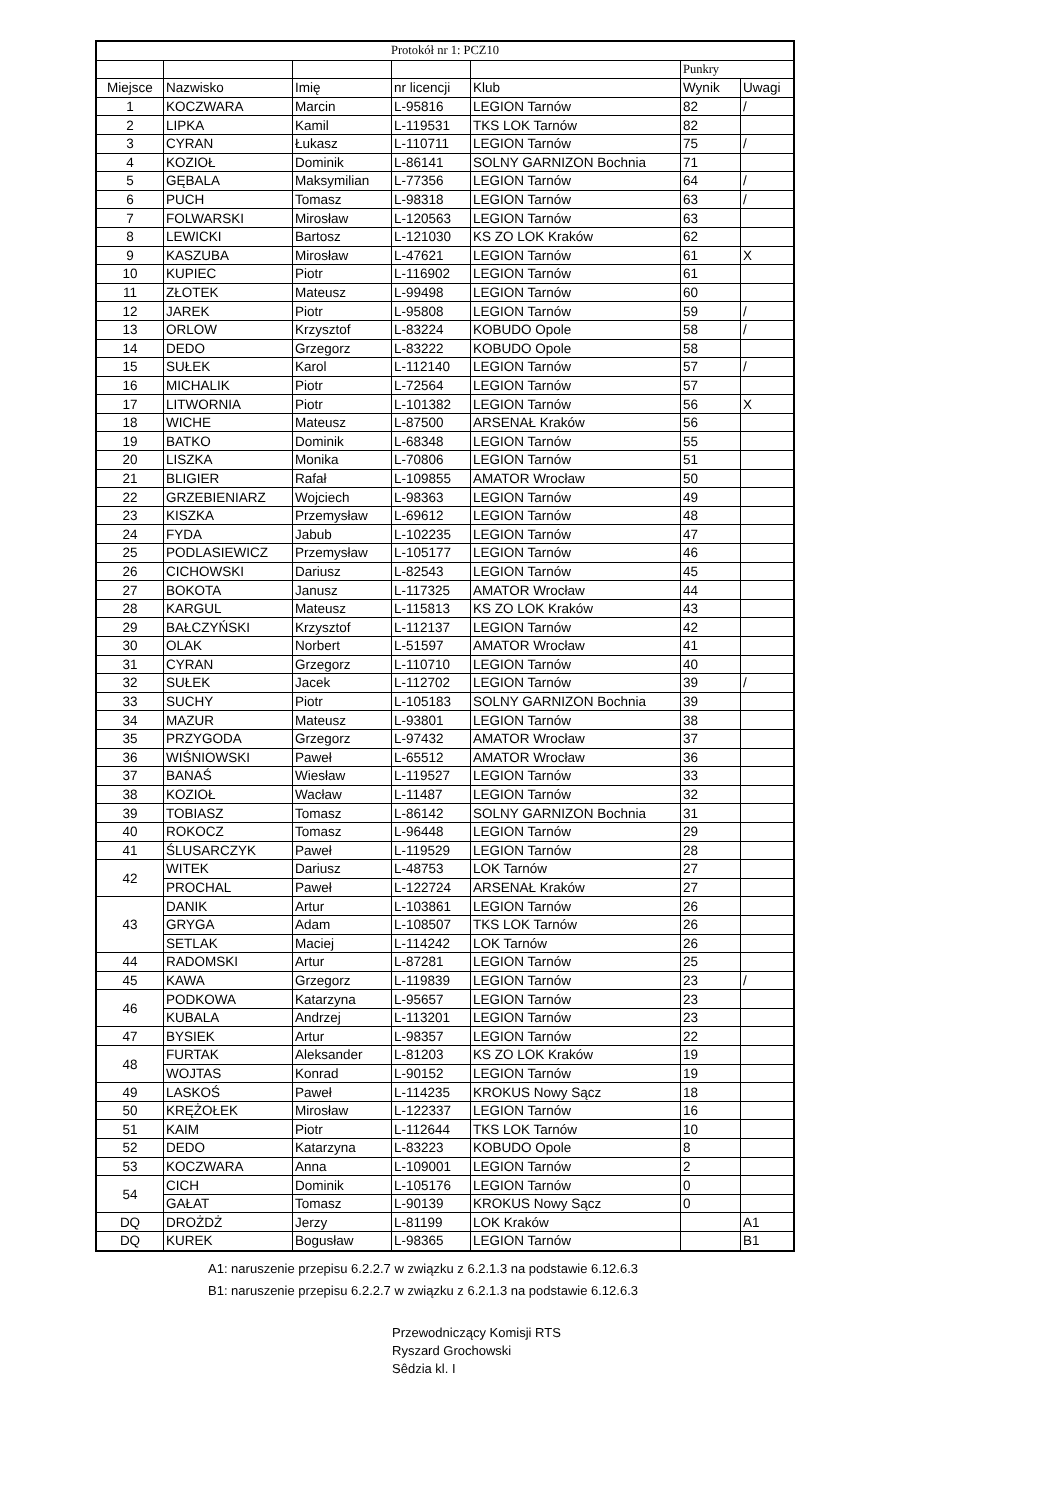| Protokół nr 1: PCZ10 | | | | | | |
| --- | --- | --- | --- | --- | --- | --- |
| | | | | | Punkry | |
| Miejsce | Nazwisko | Imię | nr licencji | Klub | Wynik | Uwagi |
| 1 | KOCZWARA | Marcin | L-95816 | LEGION Tarnów | 82 | / |
| 2 | LIPKA | Kamil | L-119531 | TKS LOK Tarnów | 82 | |
| 3 | CYRAN | Łukasz | L-110711 | LEGION Tarnów | 75 | / |
| 4 | KOZIOŁ | Dominik | L-86141 | SOLNY GARNIZON Bochnia | 71 | |
| 5 | GĘBALA | Maksymilian | L-77356 | LEGION Tarnów | 64 | / |
| 6 | PUCH | Tomasz | L-98318 | LEGION Tarnów | 63 | / |
| 7 | FOLWARSKI | Mirosław | L-120563 | LEGION Tarnów | 63 | |
| 8 | LEWICKI | Bartosz | L-121030 | KS ZO LOK Kraków | 62 | |
| 9 | KASZUBA | Mirosław | L-47621 | LEGION Tarnów | 61 | X |
| 10 | KUPIEC | Piotr | L-116902 | LEGION Tarnów | 61 | |
| 11 | ZŁOTEK | Mateusz | L-99498 | LEGION Tarnów | 60 | |
| 12 | JAREK | Piotr | L-95808 | LEGION Tarnów | 59 | / |
| 13 | ORLOW | Krzysztof | L-83224 | KOBUDO Opole | 58 | / |
| 14 | DEDO | Grzegorz | L-83222 | KOBUDO Opole | 58 | |
| 15 | SUŁEK | Karol | L-112140 | LEGION Tarnów | 57 | / |
| 16 | MICHALIK | Piotr | L-72564 | LEGION Tarnów | 57 | |
| 17 | LITWORNIA | Piotr | L-101382 | LEGION Tarnów | 56 | X |
| 18 | WICHE | Mateusz | L-87500 | ARSENAŁ Kraków | 56 | |
| 19 | BATKO | Dominik | L-68348 | LEGION Tarnów | 55 | |
| 20 | LISZKA | Monika | L-70806 | LEGION Tarnów | 51 | |
| 21 | BLIGIER | Rafał | L-109855 | AMATOR Wrocław | 50 | |
| 22 | GRZEBIENIARZ | Wojciech | L-98363 | LEGION Tarnów | 49 | |
| 23 | KISZKA | Przemysław | L-69612 | LEGION Tarnów | 48 | |
| 24 | FYDA | Jabub | L-102235 | LEGION Tarnów | 47 | |
| 25 | PODLASIEWICZ | Przemysław | L-105177 | LEGION Tarnów | 46 | |
| 26 | CICHOWSKI | Dariusz | L-82543 | LEGION Tarnów | 45 | |
| 27 | BOKOTA | Janusz | L-117325 | AMATOR Wrocław | 44 | |
| 28 | KARGUL | Mateusz | L-115813 | KS ZO LOK Kraków | 43 | |
| 29 | BAŁCZYŃSKI | Krzysztof | L-112137 | LEGION Tarnów | 42 | |
| 30 | OLAK | Norbert | L-51597 | AMATOR Wrocław | 41 | |
| 31 | CYRAN | Grzegorz | L-110710 | LEGION Tarnów | 40 | |
| 32 | SUŁEK | Jacek | L-112702 | LEGION Tarnów | 39 | / |
| 33 | SUCHY | Piotr | L-105183 | SOLNY GARNIZON Bochnia | 39 | |
| 34 | MAZUR | Mateusz | L-93801 | LEGION Tarnów | 38 | |
| 35 | PRZYGODA | Grzegorz | L-97432 | AMATOR Wrocław | 37 | |
| 36 | WIŚNIOWSKI | Paweł | L-65512 | AMATOR Wrocław | 36 | |
| 37 | BANAŚ | Wiesław | L-119527 | LEGION Tarnów | 33 | |
| 38 | KOZIOŁ | Wacław | L-11487 | LEGION Tarnów | 32 | |
| 39 | TOBIASZ | Tomasz | L-86142 | SOLNY GARNIZON Bochnia | 31 | |
| 40 | ROKOCZ | Tomasz | L-96448 | LEGION Tarnów | 29 | |
| 41 | ŚLUSARCZYK | Paweł | L-119529 | LEGION Tarnów | 28 | |
| 42 | WITEK | Dariusz | L-48753 | LOK Tarnów | 27 | |
| | PROCHAL | Paweł | L-122724 | ARSENAŁ Kraków | 27 | |
| 43 | DANIK | Artur | L-103861 | LEGION Tarnów | 26 | |
| | GRYGA | Adam | L-108507 | TKS LOK Tarnów | 26 | |
| | SETLAK | Maciej | L-114242 | LOK Tarnów | 26 | |
| 44 | RADOMSKI | Artur | L-87281 | LEGION Tarnów | 25 | |
| 45 | KAWA | Grzegorz | L-119839 | LEGION Tarnów | 23 | / |
| 46 | PODKOWA | Katarzyna | L-95657 | LEGION Tarnów | 23 | |
| | KUBALA | Andrzej | L-113201 | LEGION Tarnów | 23 | |
| 47 | BYSIEK | Artur | L-98357 | LEGION Tarnów | 22 | |
| 48 | FURTAK | Aleksander | L-81203 | KS ZO LOK Kraków | 19 | |
| | WOJTAS | Konrad | L-90152 | LEGION Tarnów | 19 | |
| 49 | LASKOŚ | Paweł | L-114235 | KROKUS Nowy Sącz | 18 | |
| 50 | KRĘŻOŁEK | Mirosław | L-122337 | LEGION Tarnów | 16 | |
| 51 | KAIM | Piotr | L-112644 | TKS LOK Tarnów | 10 | |
| 52 | DEDO | Katarzyna | L-83223 | KOBUDO Opole | 8 | |
| 53 | KOCZWARA | Anna | L-109001 | LEGION Tarnów | 2 | |
| 54 | CICH | Dominik | L-105176 | LEGION Tarnów | 0 | |
| | GAŁAT | Tomasz | L-90139 | KROKUS Nowy Sącz | 0 | |
| DQ | DROŻDŻ | Jerzy | L-81199 | LOK Kraków | | A1 |
| DQ | KUREK | Bogusław | L-98365 | LEGION Tarnów | | B1 |
A1: naruszenie przepisu 6.2.2.7 w związku z 6.2.1.3 na podstawie 6.12.6.3
B1: naruszenie przepisu 6.2.2.7 w związku z 6.2.1.3 na podstawie 6.12.6.3
Przewodniczący Komisji RTS
Ryszard Grochowski
Sêdzia kl. I